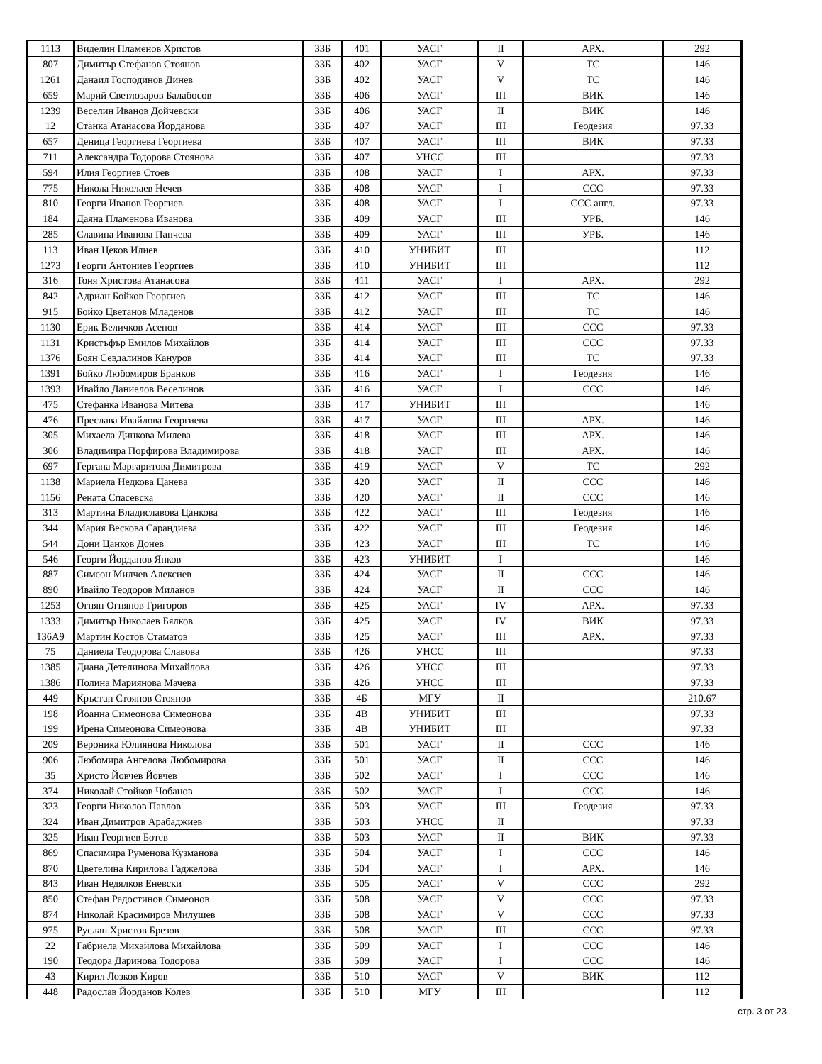| 1113 | Виделин Пламенов Христов | 33Б | 401 | УАСГ | II | АРХ. | 292 |
| 807 | Димитър Стефанов Стоянов | 33Б | 402 | УАСГ | V | ТС | 146 |
| 1261 | Данаил Господинов Динев | 33Б | 402 | УАСГ | V | ТС | 146 |
| 659 | Марий Светлозаров Балабосов | 33Б | 406 | УАСГ | III | ВИК | 146 |
| 1239 | Веселин Иванов Дойчевски | 33Б | 406 | УАСГ | II | ВИК | 146 |
| 12 | Станка Атанасова Йорданова | 33Б | 407 | УАСГ | III | Геодезия | 97.33 |
| 657 | Деница Георгиева Георгиева | 33Б | 407 | УАСГ | III | ВИК | 97.33 |
| 711 | Александра Тодорова Стоянова | 33Б | 407 | УНСС | III | | 97.33 |
| 594 | Илия Георгиев Стоев | 33Б | 408 | УАСГ | I | АРХ. | 97.33 |
| 775 | Никола Николаев Нечев | 33Б | 408 | УАСГ | I | ССС | 97.33 |
| 810 | Георги Иванов Георгиев | 33Б | 408 | УАСГ | I | ССС англ. | 97.33 |
| 184 | Даяна Пламенова Иванова | 33Б | 409 | УАСГ | III | УРБ. | 146 |
| 285 | Славина Иванова Панчева | 33Б | 409 | УАСГ | III | УРБ. | 146 |
| 113 | Иван Цеков Илиев | 33Б | 410 | УНИБИТ | III | | 112 |
| 1273 | Георги Антониев Георгиев | 33Б | 410 | УНИБИТ | III | | 112 |
| 316 | Тоня Христова Атанасова | 33Б | 411 | УАСГ | I | АРХ. | 292 |
| 842 | Адриан Бойков Георгиев | 33Б | 412 | УАСГ | III | ТС | 146 |
| 915 | Бойко Цветанов Младенов | 33Б | 412 | УАСГ | III | ТС | 146 |
| 1130 | Ерик Величков Асенов | 33Б | 414 | УАСГ | III | ССС | 97.33 |
| 1131 | Кристъфър Емилов Михайлов | 33Б | 414 | УАСГ | III | ССС | 97.33 |
| 1376 | Боян Севдалинов Кануров | 33Б | 414 | УАСГ | III | ТС | 97.33 |
| 1391 | Бойко Любомиров Бранков | 33Б | 416 | УАСГ | I | Геодезия | 146 |
| 1393 | Ивайло Даниелов Веселинов | 33Б | 416 | УАСГ | I | ССС | 146 |
| 475 | Стефанка Иванова Митева | 33Б | 417 | УНИБИТ | III | | 146 |
| 476 | Преслава Ивайлова Георгиева | 33Б | 417 | УАСГ | III | АРХ. | 146 |
| 305 | Михаела Динкова Милева | 33Б | 418 | УАСГ | III | АРХ. | 146 |
| 306 | Владимира Порфирова Владимирова | 33Б | 418 | УАСГ | III | АРХ. | 146 |
| 697 | Гергана Маргаритова Димитрова | 33Б | 419 | УАСГ | V | ТС | 292 |
| 1138 | Мариела Недкова Цанева | 33Б | 420 | УАСГ | II | ССС | 146 |
| 1156 | Рената Спасевска | 33Б | 420 | УАСГ | II | ССС | 146 |
| 313 | Мартина Владиславова Цанкова | 33Б | 422 | УАСГ | III | Геодезия | 146 |
| 344 | Мария Вескова Сарандиева | 33Б | 422 | УАСГ | III | Геодезия | 146 |
| 544 | Дони Цанков Донев | 33Б | 423 | УАСГ | III | ТС | 146 |
| 546 | Георги Йорданов Янков | 33Б | 423 | УНИБИТ | I | | 146 |
| 887 | Симеон Милчев Алексиев | 33Б | 424 | УАСГ | II | ССС | 146 |
| 890 | Ивайло Теодоров Миланов | 33Б | 424 | УАСГ | II | ССС | 146 |
| 1253 | Огнян Огнянов Григоров | 33Б | 425 | УАСГ | IV | АРХ. | 97.33 |
| 1333 | Димитър Николаев Бялков | 33Б | 425 | УАСГ | IV | ВИК | 97.33 |
| 136А9 | Мартин Костов Стаматов | 33Б | 425 | УАСГ | III | АРХ. | 97.33 |
| 75 | Даниела Теодорова Славова | 33Б | 426 | УНСС | III | | 97.33 |
| 1385 | Диана Детелинова Михайлова | 33Б | 426 | УНСС | III | | 97.33 |
| 1386 | Полина Мариянова Мачева | 33Б | 426 | УНСС | III | | 97.33 |
| 449 | Кръстан Стоянов Стоянов | 33Б | 4Б | МГУ | II | | 210.67 |
| 198 | Йоанна Симеонова Симеонова | 33Б | 4В | УНИБИТ | III | | 97.33 |
| 199 | Ирена Симеонова Симеонова | 33Б | 4В | УНИБИТ | III | | 97.33 |
| 209 | Вероника Юлиянова Николова | 33Б | 501 | УАСГ | II | ССС | 146 |
| 906 | Любомира Ангелова Любомирова | 33Б | 501 | УАСГ | II | ССС | 146 |
| 35 | Христо Йовчев Йовчев | 33Б | 502 | УАСГ | I | ССС | 146 |
| 374 | Николай Стойков Чобанов | 33Б | 502 | УАСГ | I | ССС | 146 |
| 323 | Георги Николов Павлов | 33Б | 503 | УАСГ | III | Геодезия | 97.33 |
| 324 | Иван Димитров Арабаджиев | 33Б | 503 | УНСС | II | | 97.33 |
| 325 | Иван Георгиев Ботев | 33Б | 503 | УАСГ | II | ВИК | 97.33 |
| 869 | Спасимира Руменова Кузманова | 33Б | 504 | УАСГ | I | ССС | 146 |
| 870 | Цветелина Кирилова Гаджелова | 33Б | 504 | УАСГ | I | АРХ. | 146 |
| 843 | Иван Недялков Еневски | 33Б | 505 | УАСГ | V | ССС | 292 |
| 850 | Стефан Радостинов Симеонов | 33Б | 508 | УАСГ | V | ССС | 97.33 |
| 874 | Николай Красимиров Милушев | 33Б | 508 | УАСГ | V | ССС | 97.33 |
| 975 | Руслан Христов Брезов | 33Б | 508 | УАСГ | III | ССС | 97.33 |
| 22 | Габриела Михайлова Михайлова | 33Б | 509 | УАСГ | I | ССС | 146 |
| 190 | Теодора Даринова Тодорова | 33Б | 509 | УАСГ | I | ССС | 146 |
| 43 | Кирил Лозков Киров | 33Б | 510 | УАСГ | V | ВИК | 112 |
| 448 | Радослав Йорданов Колев | 33Б | 510 | МГУ | III | | 112 |
стр. 3 от 23